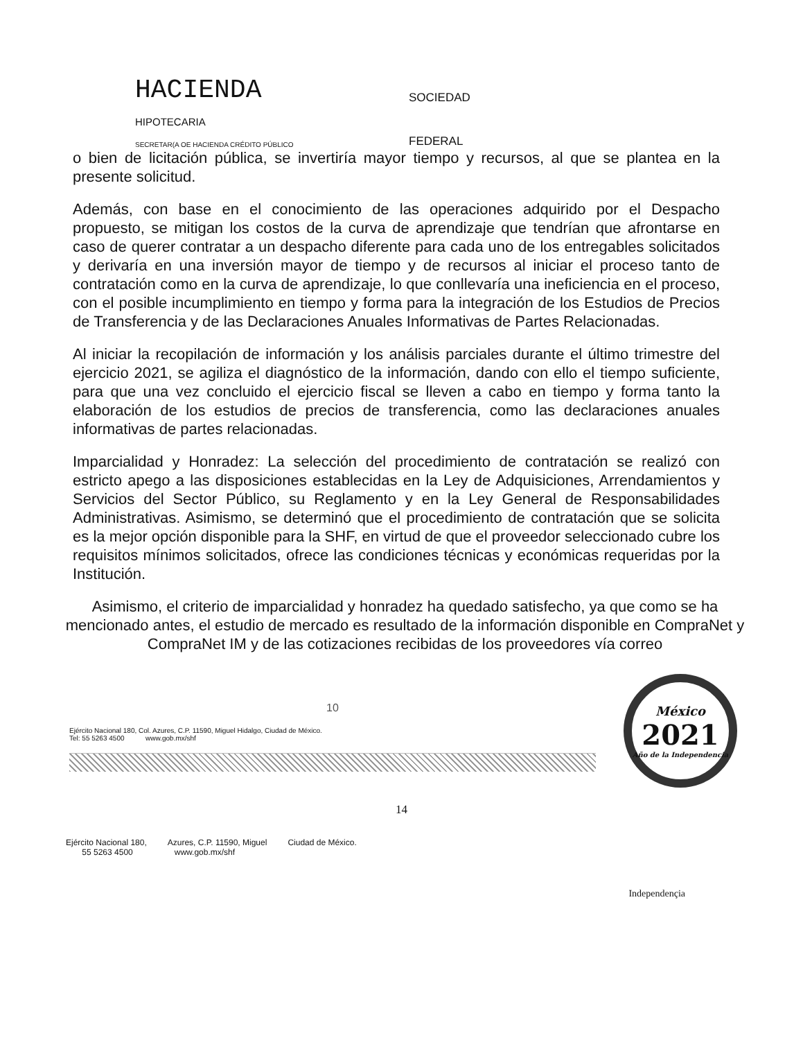HACIENDA
SOCIEDAD
HIPOTECARIA
SECRETAR(A OE HACIENDA CRÉDITO PÚBLICO
FEDERAL
o bien de licitación pública, se invertiría mayor tiempo y recursos, al que se plantea en la presente solicitud.
Además, con base en el conocimiento de las operaciones adquirido por el Despacho propuesto, se mitigan los costos de la curva de aprendizaje que tendrían que afrontarse en caso de querer contratar a un despacho diferente para cada uno de los entregables solicitados y derivaría en una inversión mayor de tiempo y de recursos al iniciar el proceso tanto de contratación como en la curva de aprendizaje, lo que conllevaría una ineficiencia en el proceso, con el posible incumplimiento en tiempo y forma para la integración de los Estudios de Precios de Transferencia y de las Declaraciones Anuales Informativas de Partes Relacionadas.
Al iniciar la recopilación de información y los análisis parciales durante el último trimestre del ejercicio 2021, se agiliza el diagnóstico de la información, dando con ello el tiempo suficiente, para que una vez concluido el ejercicio fiscal se lleven a cabo en tiempo y forma tanto la elaboración de los estudios de precios de transferencia, como las declaraciones anuales informativas de partes relacionadas.
Imparcialidad y Honradez: La selección del procedimiento de contratación se realizó con estricto apego a las disposiciones establecidas en la Ley de Adquisiciones, Arrendamientos y Servicios del Sector Público, su Reglamento y en la Ley General de Responsabilidades Administrativas. Asimismo, se determinó que el procedimiento de contratación que se solicita es la mejor opción disponible para la SHF, en virtud de que el proveedor seleccionado cubre los requisitos mínimos solicitados, ofrece las condiciones técnicas y económicas requeridas por la Institución.
Asimismo, el criterio de imparcialidad y honradez ha quedado satisfecho, ya que como se ha mencionado antes, el estudio de mercado es resultado de la información disponible en CompraNet y CompraNet IM y de las cotizaciones recibidas de los proveedores vía correo
10
Ejército Nacional 180, Col. Azures, C.P. 11590, Miguel Hidalgo, Ciudad de México.
Tel: 55 5263 4500 www.gob.mx/shf
México
2021
Año de la Independencia
14
Ejército Nacional 180,
55 5263 4500
Azures, C.P. 11590, Miguel
www.gob.mx/shf
Ciudad de México.
Independençia